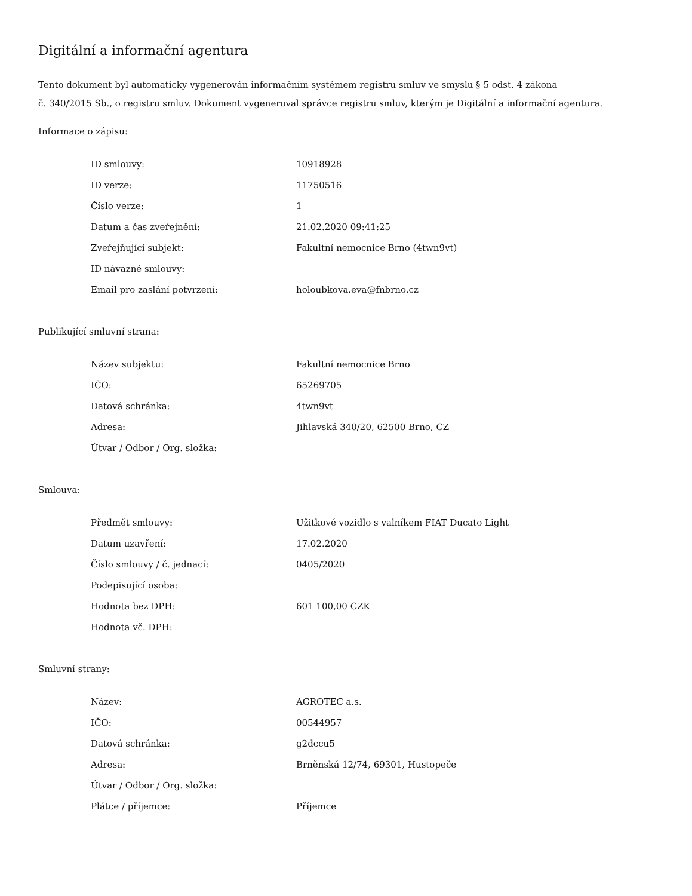Digitální a informační agentura
Tento dokument byl automaticky vygenerován informačním systémem registru smluv ve smyslu § 5 odst. 4 zákona
č. 340/2015 Sb., o registru smluv. Dokument vygeneroval správce registru smluv, kterým je Digitální a informační agentura.
Informace o zápisu:
| ID smlouvy: | 10918928 |
| ID verze: | 11750516 |
| Číslo verze: | 1 |
| Datum a čas zveřejnění: | 21.02.2020 09:41:25 |
| Zveřejňující subjekt: | Fakultní nemocnice Brno (4twn9vt) |
| ID návazné smlouvy: | |
| Email pro zaslání potvrzení: | holoubkova.eva@fnbrno.cz |
Publikující smluvní strana:
| Název subjektu: | Fakultní nemocnice Brno |
| IČO: | 65269705 |
| Datová schránka: | 4twn9vt |
| Adresa: | Jihlavská 340/20, 62500 Brno, CZ |
| Útvar / Odbor / Org. složka: | |
Smlouva:
| Předmět smlouvy: | Užitkové vozidlo s valníkem FIAT Ducato Light |
| Datum uzavření: | 17.02.2020 |
| Číslo smlouvy / č. jednací: | 0405/2020 |
| Podepisující osoba: | |
| Hodnota bez DPH: | 601 100,00 CZK |
| Hodnota vč. DPH: | |
Smluvní strany:
| Název: | AGROTEC a.s. |
| IČO: | 00544957 |
| Datová schránka: | g2dccu5 |
| Adresa: | Brněnská 12/74, 69301, Hustopeče |
| Útvar / Odbor / Org. složka: | |
| Plátce / příjemce: | Příjemce |